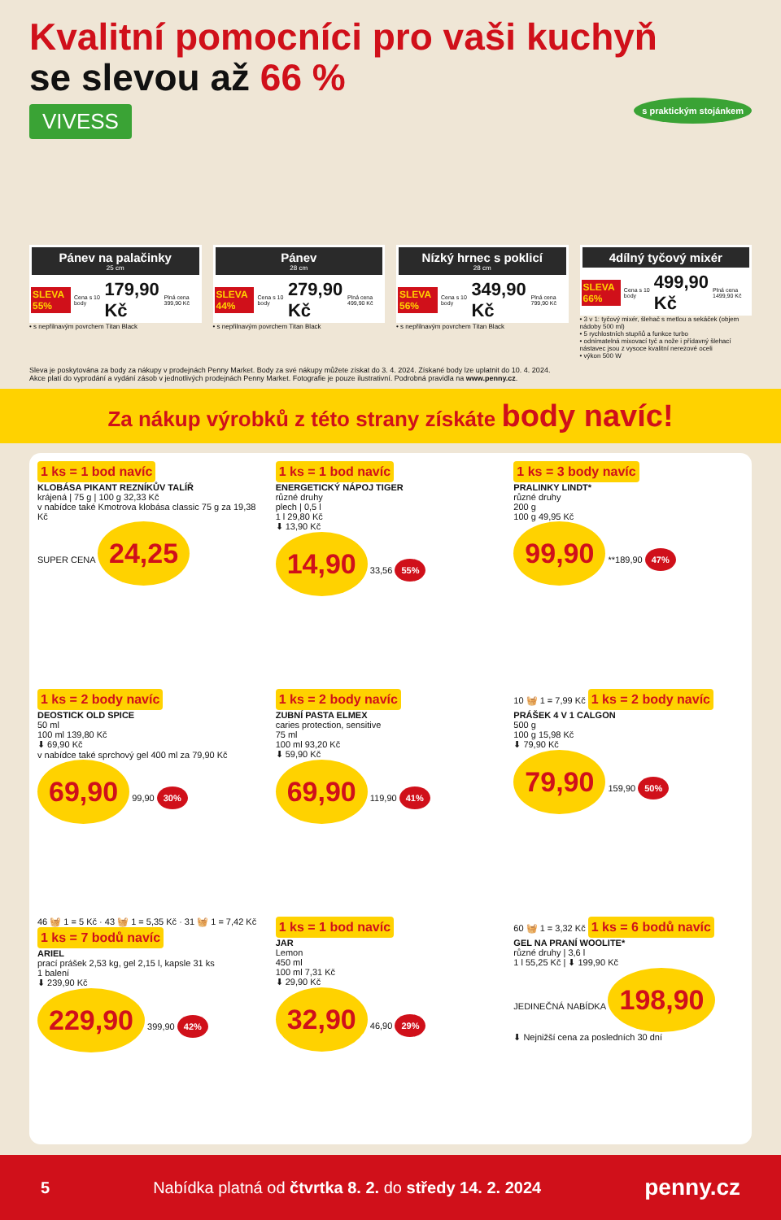Kvalitní pomocníci pro vaši kuchyň
se slevou až 66 %
VIVESS
s praktickým stojánkem
Pánev na palačinky
25 cm
SLEVA 55% Cena s 10 body 179,90 Kč Plná cena 399,90 Kč
• s nepřilnavým povrchem Titan Black
Pánev
28 cm
SLEVA 44% Cena s 10 body 279,90 Kč Plná cena 499,90 Kč
• s nepřilnavým povrchem Titan Black
Nízký hrnec s poklicí
28 cm
SLEVA 56% Cena s 10 body 349,90 Kč Plná cena 799,90 Kč
• s nepřilnavým povrchem Titan Black
4dílný tyčový mixér
SLEVA 66% Cena s 10 body 499,90 Kč Plná cena 1499,90 Kč
• 3 v 1: tyčový mixér, šlehač s metlou a sekáček (objem nádoby 500 ml)
• 5 rychlostních stupňů a funkce turbo
• odnímatelná mixovací tyč a nože i přídavný šlehací nástavec jsou z vysoce kvalitní nerezové oceli
• výkon 500 W
Sleva je poskytována za body za nákupy v prodejnách Penny Market. Body za své nákupy můžete získat do 3. 4. 2024. Získané body lze uplatnit do 10. 4. 2024.
Akce platí do vyprodání a vydání zásob v jednotlivých prodejnách Penny Market. Fotografie je pouze ilustrativní. Podrobná pravidla na www.penny.cz.
Za nákup výrobků z této strany získáte body navíc!
1 ks = 1 bod navíc
KLOBÁSA PIKANT REZNÍKŮV TALÍŘ
krájená | 75 g | 100 g 32,33 Kč
v nabídce také Kmotrova klobása classic 75 g za 19,38 Kč
SUPER CENA 24,25
1 ks = 1 bod navíc
ENERGETICKÝ NÁPOJ TIGER
různé druhy
plech | 0,5 l
1 l 29,80 Kč
⬇ 13,90 Kč
14,90 33,56 55%
1 ks = 3 body navíc
PRALINKY LINDT*
různé druhy
200 g
100 g 49,95 Kč
99,90 **189,90 47%
1 ks = 2 body navíc
DEOSTICK OLD SPICE
50 ml
100 ml 139,80 Kč
⬇ 69,90 Kč
v nabídce také sprchový gel 400 ml za 79,90 Kč
69,90 99,90 30%
1 ks = 2 body navíc
ZUBNÍ PASTA ELMEX
caries protection, sensitive
75 ml
100 ml 93,20 Kč
⬇ 59,90 Kč
69,90 119,90 41%
10 🧺 1 = 7,99 Kč 1 ks = 2 body navíc
PRÁŠEK 4 V 1 CALGON
500 g
100 g 15,98 Kč
⬇ 79,90 Kč
79,90 159,90 50%
46 🧺 1 = 5 Kč · 43 🧺 1 = 5,35 Kč · 31 🧺 1 = 7,42 Kč
1 ks = 7 bodů navíc
ARIEL
prací prášek 2,53 kg, gel 2,15 l, kapsle 31 ks
1 balení
⬇ 239,90 Kč
229,90 399,90 42%
1 ks = 1 bod navíc
JAR
Lemon
450 ml
100 ml 7,31 Kč
⬇ 29,90 Kč
32,90 46,90 29%
60 🧺 1 = 3,32 Kč 1 ks = 6 bodů navíc
GEL NA PRANÍ WOOLITE*
různé druhy | 3,6 l
1 l 55,25 Kč | ⬇ 199,90 Kč
JEDINEČNÁ NABÍDKA 198,90
⬇ Nejnižší cena za posledních 30 dní
5 Nabídka platná od čtvrtka 8. 2. do středy 14. 2. 2024 penny.cz